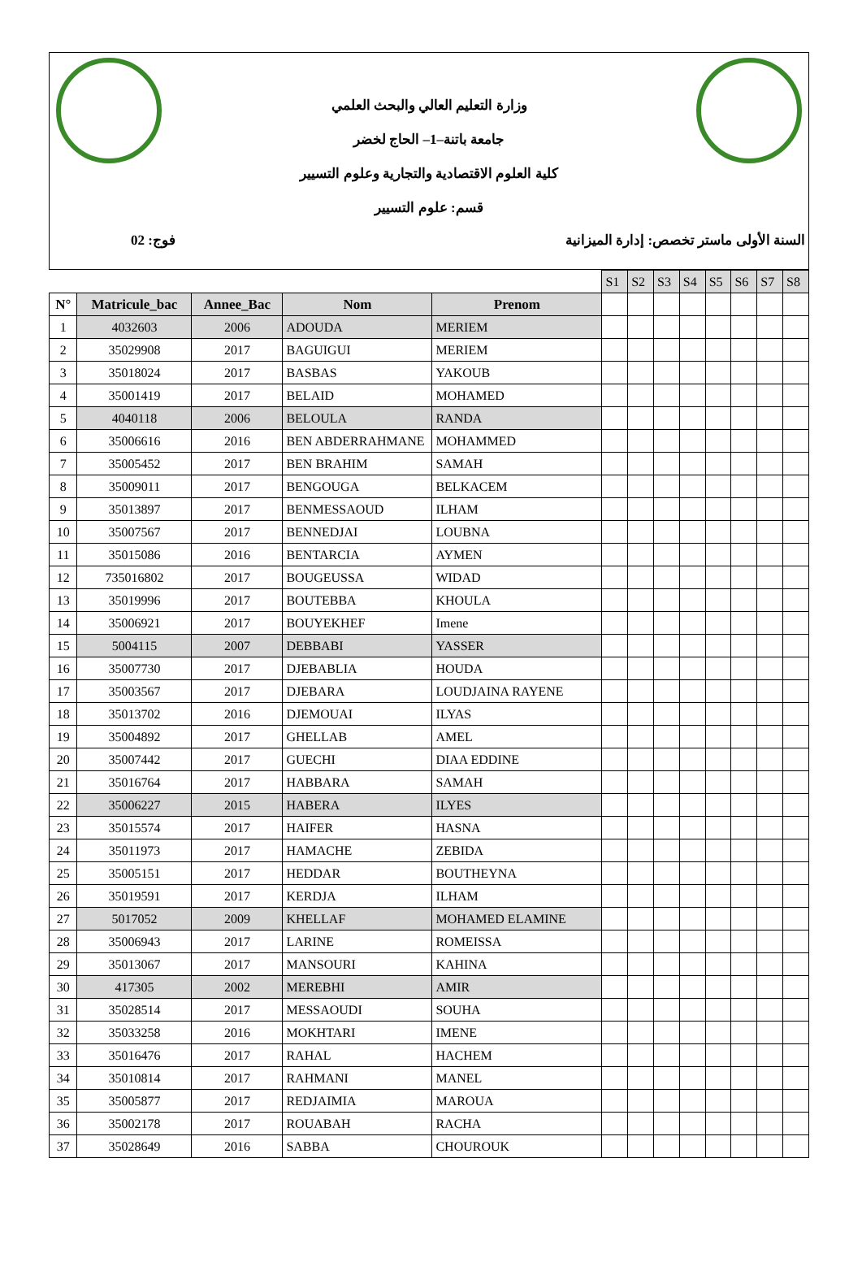وزارة التعليم العالي والبحث العلمي
جامعة باتنة–1– الحاج لخضر
كلية العلوم الاقتصادية والتجارية وعلوم التسيير
قسم: علوم التسيير
السنة الأولى ماستر تخصص: إدارة الميزانية فوج: 02
| | | | | | S1 | S2 | S3 | S4 | S5 | S6 | S7 | S8 |
| N° | Matricule_bac | Annee_Bac | Nom | Prenom | | | | | | | | |
| 1 | 4032603 | 2006 | ADOUDA | MERIEM | | | | | | | | |
| 2 | 35029908 | 2017 | BAGUIGUI | MERIEM | | | | | | | | |
| 3 | 35018024 | 2017 | BASBAS | YAKOUB | | | | | | | | |
| 4 | 35001419 | 2017 | BELAID | MOHAMED | | | | | | | | |
| 5 | 4040118 | 2006 | BELOULA | RANDA | | | | | | | | |
| 6 | 35006616 | 2016 | BEN ABDERRAHMANE | MOHAMMED | | | | | | | | |
| 7 | 35005452 | 2017 | BEN BRAHIM | SAMAH | | | | | | | | |
| 8 | 35009011 | 2017 | BENGOUGA | BELKACEM | | | | | | | | |
| 9 | 35013897 | 2017 | BENMESSAOUD | ILHAM | | | | | | | | |
| 10 | 35007567 | 2017 | BENNEDJAI | LOUBNA | | | | | | | | |
| 11 | 35015086 | 2016 | BENTARCIA | AYMEN | | | | | | | | |
| 12 | 735016802 | 2017 | BOUGEUSSA | WIDAD | | | | | | | | |
| 13 | 35019996 | 2017 | BOUTEBBA | KHOULA | | | | | | | | |
| 14 | 35006921 | 2017 | BOUYEKHEF | Imene | | | | | | | | |
| 15 | 5004115 | 2007 | DEBBABI | YASSER | | | | | | | | |
| 16 | 35007730 | 2017 | DJEBABLIA | HOUDA | | | | | | | | |
| 17 | 35003567 | 2017 | DJEBARA | LOUDJAINA RAYENE | | | | | | | | |
| 18 | 35013702 | 2016 | DJEMOUAI | ILYAS | | | | | | | | |
| 19 | 35004892 | 2017 | GHELLAB | AMEL | | | | | | | | |
| 20 | 35007442 | 2017 | GUECHI | DIAA EDDINE | | | | | | | | |
| 21 | 35016764 | 2017 | HABBARA | SAMAH | | | | | | | | |
| 22 | 35006227 | 2015 | HABERA | ILYES | | | | | | | | |
| 23 | 35015574 | 2017 | HAIFER | HASNA | | | | | | | | |
| 24 | 35011973 | 2017 | HAMACHE | ZEBIDA | | | | | | | | |
| 25 | 35005151 | 2017 | HEDDAR | BOUTHEYNA | | | | | | | | |
| 26 | 35019591 | 2017 | KERDJA | ILHAM | | | | | | | | |
| 27 | 5017052 | 2009 | KHELLAF | MOHAMED ELAMINE | | | | | | | | |
| 28 | 35006943 | 2017 | LARINE | ROMEISSA | | | | | | | | |
| 29 | 35013067 | 2017 | MANSOURI | KAHINA | | | | | | | | |
| 30 | 417305 | 2002 | MEREBHI | AMIR | | | | | | | | |
| 31 | 35028514 | 2017 | MESSAOUDI | SOUHA | | | | | | | | |
| 32 | 35033258 | 2016 | MOKHTARI | IMENE | | | | | | | | |
| 33 | 35016476 | 2017 | RAHAL | HACHEM | | | | | | | | |
| 34 | 35010814 | 2017 | RAHMANI | MANEL | | | | | | | | |
| 35 | 35005877 | 2017 | REDJAIMIA | MAROUA | | | | | | | | |
| 36 | 35002178 | 2017 | ROUABAH | RACHA | | | | | | | | |
| 37 | 35028649 | 2016 | SABBA | CHOUROUK | | | | | | | | |